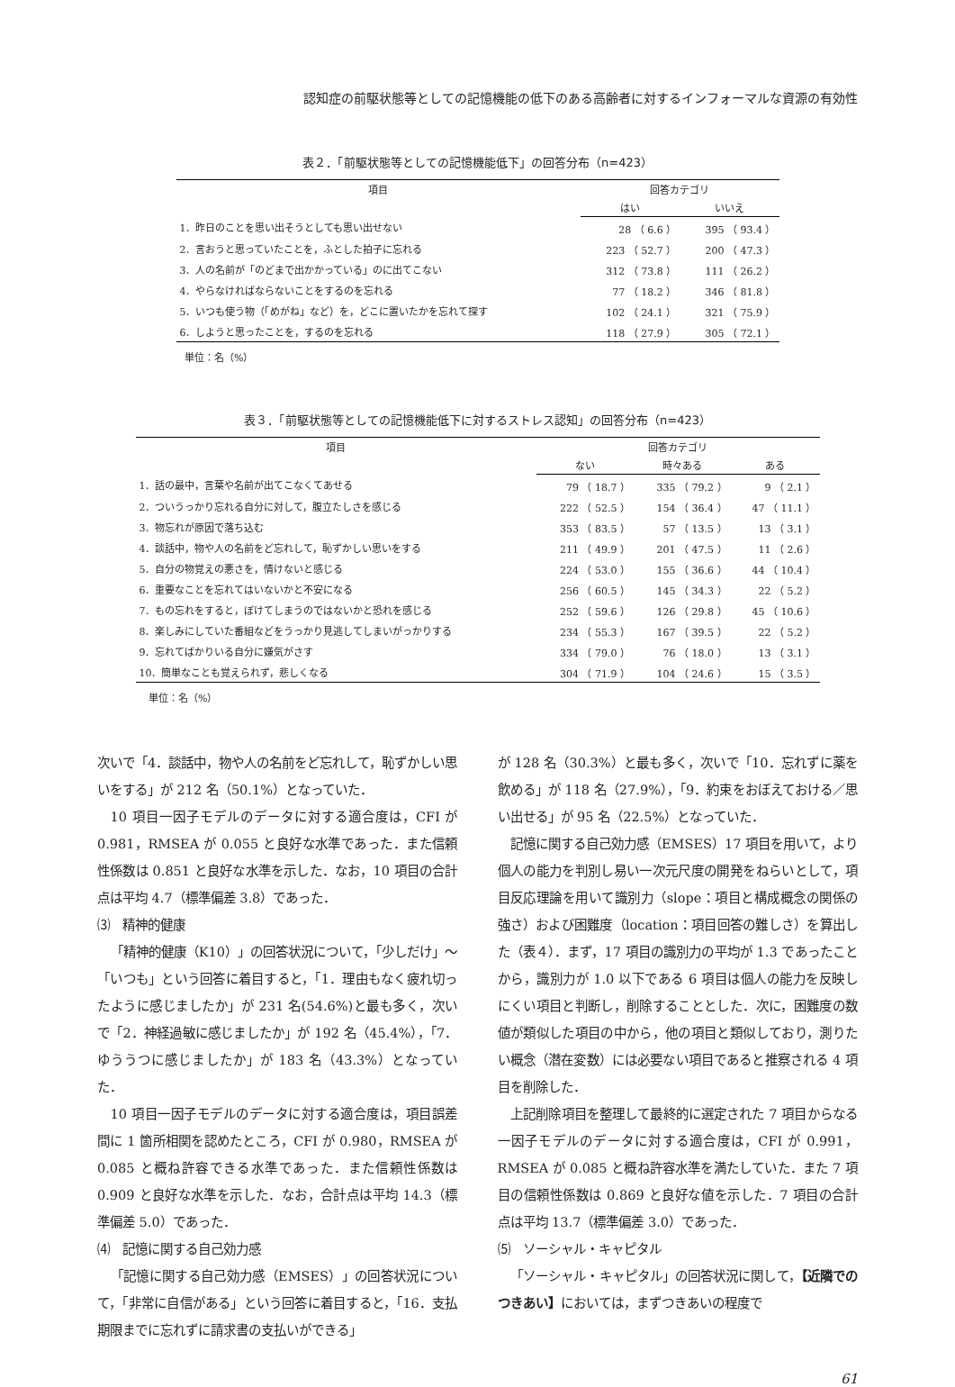認知症の前駆状態等としての記憶機能の低下のある高齢者に対するインフォーマルな資源の有効性
表２．「前駆状態等としての記憶機能低下」の回答分布（n=423）
| 項目 | 回答カテゴリ | |
| --- | --- | --- |
| | はい | いいえ |
| 1．昨日のことを思い出そうとしても思い出せない | 28 （ 6.6 ） | 395 （ 93.4 ） |
| 2．言おうと思っていたことを，ふとした拍子に忘れる | 223 （ 52.7 ） | 200 （ 47.3 ） |
| 3．人の名前が「のどまで出かかっている」のに出てこない | 312 （ 73.8 ） | 111 （ 26.2 ） |
| 4．やらなければならないことをするのを忘れる | 77 （ 18.2 ） | 346 （ 81.8 ） |
| 5．いつも使う物（「めがね」など）を，どこに置いたかを忘れて探す | 102 （ 24.1 ） | 321 （ 75.9 ） |
| 6．しようと思ったことを，するのを忘れる | 118 （ 27.9 ） | 305 （ 72.1 ） |
単位：名（%）
表３．「前駆状態等としての記憶機能低下に対するストレス認知」の回答分布（n=423）
| 項目 | 回答カテゴリ | | |
| --- | --- | --- | --- |
| | ない | 時々ある | ある |
| 1．話の最中，言葉や名前が出てこなくてあせる | 79 （ 18.7 ） | 335 （ 79.2 ） | 9 （ 2.1 ） |
| 2．ついうっかり忘れる自分に対して，腹立たしさを感じる | 222 （ 52.5 ） | 154 （ 36.4 ） | 47 （ 11.1 ） |
| 3．物忘れが原因で落ち込む | 353 （ 83.5 ） | 57 （ 13.5 ） | 13 （ 3.1 ） |
| 4．談話中，物や人の名前をど忘れして，恥ずかしい思いをする | 211 （ 49.9 ） | 201 （ 47.5 ） | 11 （ 2.6 ） |
| 5．自分の物覚えの悪さを，情けないと感じる | 224 （ 53.0 ） | 155 （ 36.6 ） | 44 （ 10.4 ） |
| 6．重要なことを忘れてはいないかと不安になる | 256 （ 60.5 ） | 145 （ 34.3 ） | 22 （ 5.2 ） |
| 7．もの忘れをすると，ぼけてしまうのではないかと恐れを感じる | 252 （ 59.6 ） | 126 （ 29.8 ） | 45 （ 10.6 ） |
| 8．楽しみにしていた番組などをうっかり見逃してしまいがっかりする | 234 （ 55.3 ） | 167 （ 39.5 ） | 22 （ 5.2 ） |
| 9．忘れてばかりいる自分に嫌気がさす | 334 （ 79.0 ） | 76 （ 18.0 ） | 13 （ 3.1 ） |
| 10．簡単なことも覚えられず，悲しくなる | 304 （ 71.9 ） | 104 （ 24.6 ） | 15 （ 3.5 ） |
単位：名（%）
次いで「4．談話中，物や人の名前をど忘れして，恥ずかしい思いをする」が 212 名（50.1%）となっていた．
10 項目一因子モデルのデータに対する適合度は，CFI が 0.981，RMSEA が 0.055 と良好な水準であった．また信頼性係数は 0.851 と良好な水準を示した．なお，10 項目の合計点は平均 4.7（標準偏差 3.8）であった．
⑶　精神的健康
「精神的健康（K10）」の回答状況について，「少しだけ」〜「いつも」という回答に着目すると，「1．理由もなく疲れ切ったように感じましたか」が 231 名(54.6%)と最も多く，次いで「2．神経過敏に感じましたか」が 192 名（45.4%），「7．ゆううつに感じましたか」が 183 名（43.3%）となっていた．
10 項目一因子モデルのデータに対する適合度は，項目誤差間に 1 箇所相関を認めたところ，CFI が 0.980，RMSEA が 0.085 と概ね許容できる水準であった．また信頼性係数は 0.909 と良好な水準を示した．なお，合計点は平均 14.3（標準偏差 5.0）であった．
⑷　記憶に関する自己効力感
「記憶に関する自己効力感（EMSES）」の回答状況について，「非常に自信がある」という回答に着目すると，「16．支払期限までに忘れずに請求書の支払いができる」
が 128 名（30.3%）と最も多く，次いで「10．忘れずに薬を飲める」が 118 名（27.9%），「9．約束をおぼえておける／思い出せる」が 95 名（22.5%）となっていた．
記憶に関する自己効力感（EMSES）17 項目を用いて，より個人の能力を判別し易い一次元尺度の開発をねらいとして，項目反応理論を用いて識別力（slope：項目と構成概念の関係の強さ）および困難度（location：項目回答の難しさ）を算出した（表４）．まず，17 項目の識別力の平均が 1.3 であったことから，識別力が 1.0 以下である 6 項目は個人の能力を反映しにくい項目と判断し，削除することとした．次に，困難度の数値が類似した項目の中から，他の項目と類似しており，測りたい概念（潜在変数）には必要ない項目であると推察される 4 項目を削除した．
上記削除項目を整理して最終的に選定された 7 項目からなる一因子モデルのデータに対する適合度は，CFI が 0.991，RMSEA が 0.085 と概ね許容水準を満たしていた．また 7 項目の信頼性係数は 0.869 と良好な値を示した．7 項目の合計点は平均 13.7（標準偏差 3.0）であった．
⑸　ソーシャル・キャピタル
「ソーシャル・キャピタル」の回答状況に関して，【近隣でのつきあい】においては，まずつきあいの程度で
61